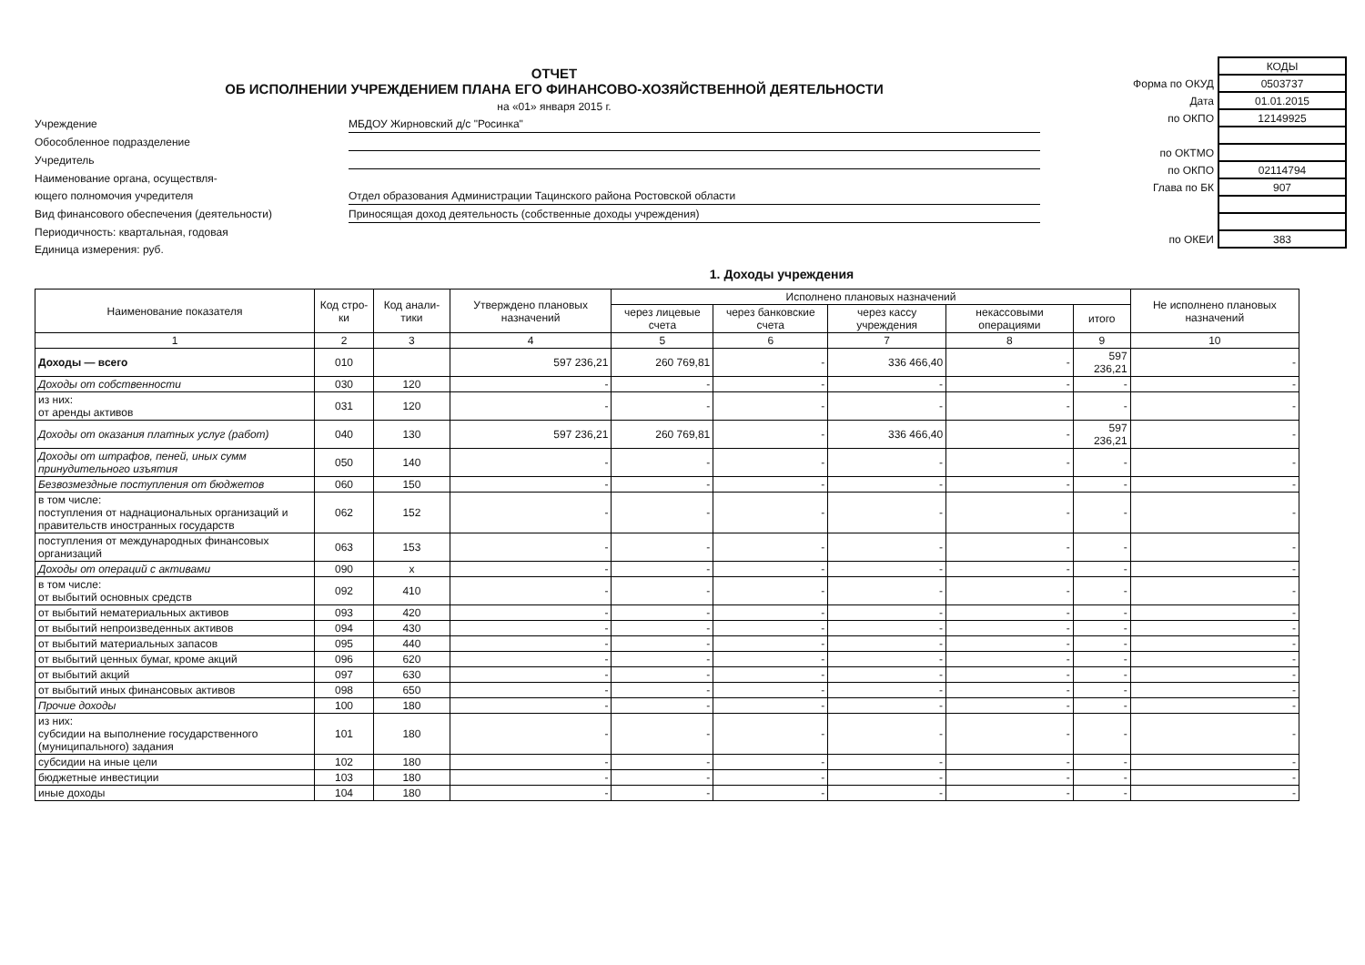ОТЧЕТ
ОБ ИСПОЛНЕНИИ УЧРЕЖДЕНИЕМ ПЛАНА ЕГО ФИНАНСОВО-ХОЗЯЙСТВЕННОЙ ДЕЯТЕЛЬНОСТИ
на «01» января 2015 г.
Учреждение
МБДОУ Жирновский д/с "Росинка"
Обособленное подразделение
Учредитель
Наименование органа, осуществля-
ющего полномочия учредителя
Отдел образования Администрации Тацинского района Ростовской области
Вид финансового обеспечения (деятельности)
Приносящая доход деятельность (собственные доходы учреждения)
Периодичность: квартальная, годовая
Единица измерения: руб.
| | КОДЫ |
| Форма по ОКУД | 0503737 |
| Дата | 01.01.2015 |
| по ОКПО | 12149925 |
| по ОКТМО | |
| по ОКПО | 02114794 |
| Глава по БК | 907 |
| по ОКЕИ | 383 |
1. Доходы учреждения
| Наименование показателя | Код стро-ки | Код анали-тики | Утверждено плановых назначений | Исполнено плановых назначений | | | | | Не исполнено плановых назначений |
| --- | --- | --- | --- | --- | --- | --- | --- | --- | --- |
| | | | | через лицевые счета | через банковские счета | через кассу учреждения | некассовыми операциями | итого | |
| 1 | 2 | 3 | 4 | 5 | 6 | 7 | 8 | 9 | 10 |
| Доходы — всего | 010 | | 597 236,21 | 260 769,81 | - | 336 466,40 | - | 597 236,21 | - |
| Доходы от собственности | 030 | 120 | - | - | - | - | - | - | - |
| из них: от аренды активов | 031 | 120 | - | - | - | - | - | - | - |
| Доходы от оказания платных услуг (работ) | 040 | 130 | 597 236,21 | 260 769,81 | - | 336 466,40 | - | 597 236,21 | - |
| Доходы от штрафов, пеней, иных сумм принудительного изъятия | 050 | 140 | - | - | - | - | - | - | - |
| Безвозмездные поступления от бюджетов | 060 | 150 | - | - | - | - | - | - | - |
| в том числе: поступления от наднациональных организаций и правительств иностранных государств | 062 | 152 | - | - | - | - | - | - | - |
| поступления от международных финансовых организаций | 063 | 153 | - | - | - | - | - | - | - |
| Доходы от операций с активами | 090 | x | - | - | - | - | - | - | - |
| в том числе: от выбытий основных средств | 092 | 410 | - | - | - | - | - | - | - |
| от выбытий нематериальных активов | 093 | 420 | - | - | - | - | - | - | - |
| от выбытий непроизведенных активов | 094 | 430 | - | - | - | - | - | - | - |
| от выбытий материальных запасов | 095 | 440 | - | - | - | - | - | - | - |
| от выбытий ценных бумаг, кроме акций | 096 | 620 | - | - | - | - | - | - | - |
| от выбытий акций | 097 | 630 | - | - | - | - | - | - | - |
| от выбытий иных финансовых активов | 098 | 650 | - | - | - | - | - | - | - |
| Прочие доходы | 100 | 180 | - | - | - | - | - | - | - |
| из них: субсидии на выполнение государственного (муниципального) задания | 101 | 180 | - | - | - | - | - | - | - |
| субсидии на иные цели | 102 | 180 | - | - | - | - | - | - | - |
| бюджетные инвестиции | 103 | 180 | - | - | - | - | - | - | - |
| иные доходы | 104 | 180 | - | - | - | - | - | - | - |